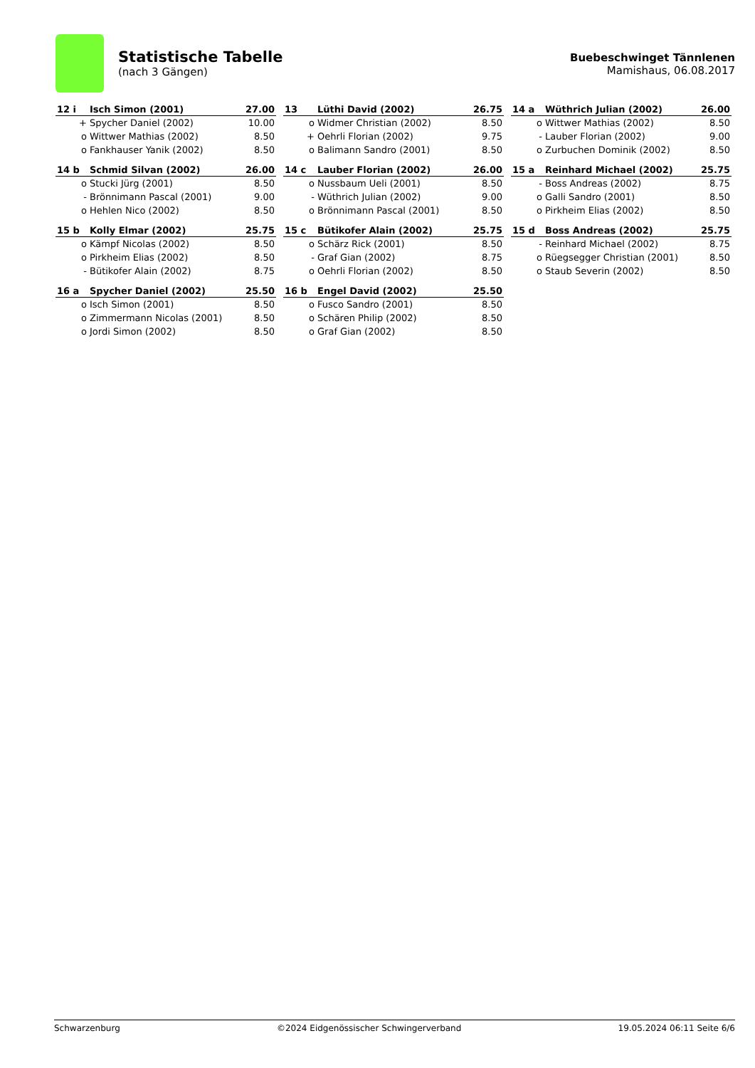Statistische Tabelle
(nach 3 Gängen)
Buebeschwinget Tännlenen
Mamishaus, 06.08.2017
| 12 i | Isch Simon (2001) | 27.00 |
| --- | --- | --- |
| + | Spycher Daniel (2002) | 10.00 |
| o | Wittwer Mathias (2002) | 8.50 |
| o | Fankhauser Yanik (2002) | 8.50 |
| 13 | Lüthi David (2002) | 26.75 |
| --- | --- | --- |
| o | Widmer Christian (2002) | 8.50 |
| + | Oehrli Florian (2002) | 9.75 |
| o | Balimann Sandro (2001) | 8.50 |
| 14 a | Wüthrich Julian (2002) | 26.00 |
| --- | --- | --- |
| o | Wittwer Mathias (2002) | 8.50 |
| - | Lauber Florian (2002) | 9.00 |
| o | Zurbuchen Dominik (2002) | 8.50 |
| 14 b | Schmid Silvan (2002) | 26.00 |
| --- | --- | --- |
| o | Stucki Jürg (2001) | 8.50 |
| - | Brönnimann Pascal (2001) | 9.00 |
| o | Hehlen Nico (2002) | 8.50 |
| 14 c | Lauber Florian (2002) | 26.00 |
| --- | --- | --- |
| o | Nussbaum Ueli (2001) | 8.50 |
| - | Wüthrich Julian (2002) | 9.00 |
| o | Brönnimann Pascal (2001) | 8.50 |
| 15 a | Reinhard Michael (2002) | 25.75 |
| --- | --- | --- |
| - | Boss Andreas (2002) | 8.75 |
| o | Galli Sandro (2001) | 8.50 |
| o | Pirkheim Elias (2002) | 8.50 |
| 15 b | Kolly Elmar (2002) | 25.75 |
| --- | --- | --- |
| o | Kämpf Nicolas (2002) | 8.50 |
| o | Pirkheim Elias (2002) | 8.50 |
| - | Bütikofer Alain (2002) | 8.75 |
| 15 c | Bütikofer Alain (2002) | 25.75 |
| --- | --- | --- |
| o | Schärz Rick (2001) | 8.50 |
| - | Graf Gian (2002) | 8.75 |
| o | Oehrli Florian (2002) | 8.50 |
| 15 d | Boss Andreas (2002) | 25.75 |
| --- | --- | --- |
| - | Reinhard Michael (2002) | 8.75 |
| o | Rüegsegger Christian (2001) | 8.50 |
| o | Staub Severin (2002) | 8.50 |
| 16 a | Spycher Daniel (2002) | 25.50 |
| --- | --- | --- |
| o | Isch Simon (2001) | 8.50 |
| o | Zimmermann Nicolas (2001) | 8.50 |
| o | Jordi Simon (2002) | 8.50 |
| 16 b | Engel David (2002) | 25.50 |
| --- | --- | --- |
| o | Fusco Sandro (2001) | 8.50 |
| o | Schären Philip (2002) | 8.50 |
| o | Graf Gian (2002) | 8.50 |
Schwarzenburg ©2024 Eidgenössischer Schwingerverband 19.05.2024 06:11 Seite 6/6